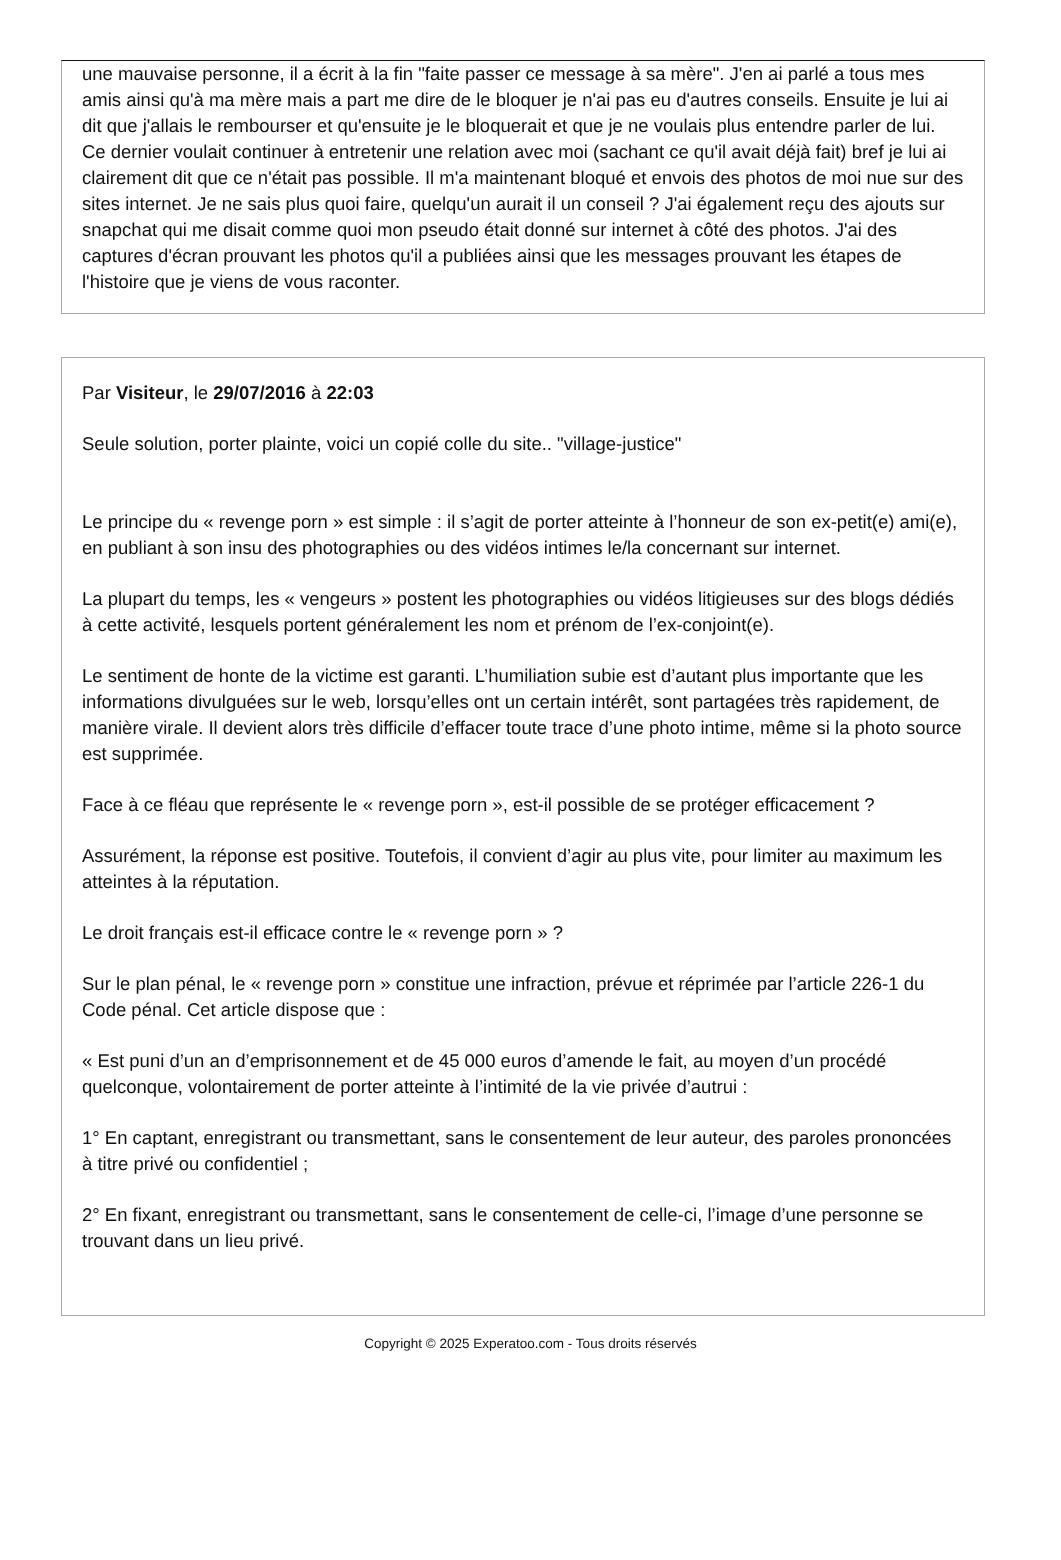une mauvaise personne, il a écrit à la fin "faite passer ce message à sa mère". J'en ai parlé a tous mes amis ainsi qu'à ma mère mais a part me dire de le bloquer je n'ai pas eu d'autres conseils. Ensuite je lui ai dit que j'allais le rembourser et qu'ensuite je le bloquerait et que je ne voulais plus entendre parler de lui. Ce dernier voulait continuer à entretenir une relation avec moi (sachant ce qu'il avait déjà fait) bref je lui ai clairement dit que ce n'était pas possible. Il m'a maintenant bloqué et envois des photos de moi nue sur des sites internet. Je ne sais plus quoi faire, quelqu'un aurait il un conseil ? J'ai également reçu des ajouts sur snapchat qui me disait comme quoi mon pseudo était donné sur internet à côté des photos. J'ai des captures d'écran prouvant les photos qu'il a publiées ainsi que les messages prouvant les étapes de l'histoire que je viens de vous raconter.
Par Visiteur, le 29/07/2016 à 22:03
Seule solution, porter plainte, voici un copié colle du site.. "village-justice"
Le principe du « revenge porn » est simple : il s’agit de porter atteinte à l’honneur de son ex-petit(e) ami(e), en publiant à son insu des photographies ou des vidéos intimes le/la concernant sur internet.
La plupart du temps, les « vengeurs » postent les photographies ou vidéos litigieuses sur des blogs dédiés à cette activité, lesquels portent généralement les nom et prénom de l’ex-conjoint(e).
Le sentiment de honte de la victime est garanti. L’humiliation subie est d’autant plus importante que les informations divulguées sur le web, lorsqu’elles ont un certain intérêt, sont partagées très rapidement, de manière virale. Il devient alors très difficile d’effacer toute trace d’une photo intime, même si la photo source est supprimée.
Face à ce fléau que représente le « revenge porn », est-il possible de se protéger efficacement ?
Assurément, la réponse est positive. Toutefois, il convient d’agir au plus vite, pour limiter au maximum les atteintes à la réputation.
Le droit français est-il efficace contre le « revenge porn » ?
Sur le plan pénal, le « revenge porn » constitue une infraction, prévue et réprimée par l’article 226-1 du Code pénal. Cet article dispose que :
« Est puni d’un an d’emprisonnement et de 45 000 euros d’amende le fait, au moyen d’un procédé quelconque, volontairement de porter atteinte à l’intimité de la vie privée d’autrui :
1° En captant, enregistrant ou transmettant, sans le consentement de leur auteur, des paroles prononcées à titre privé ou confidentiel ;
2° En fixant, enregistrant ou transmettant, sans le consentement de celle-ci, l’image d’une personne se trouvant dans un lieu privé.
Copyright © 2025 Experatoo.com - Tous droits réservés